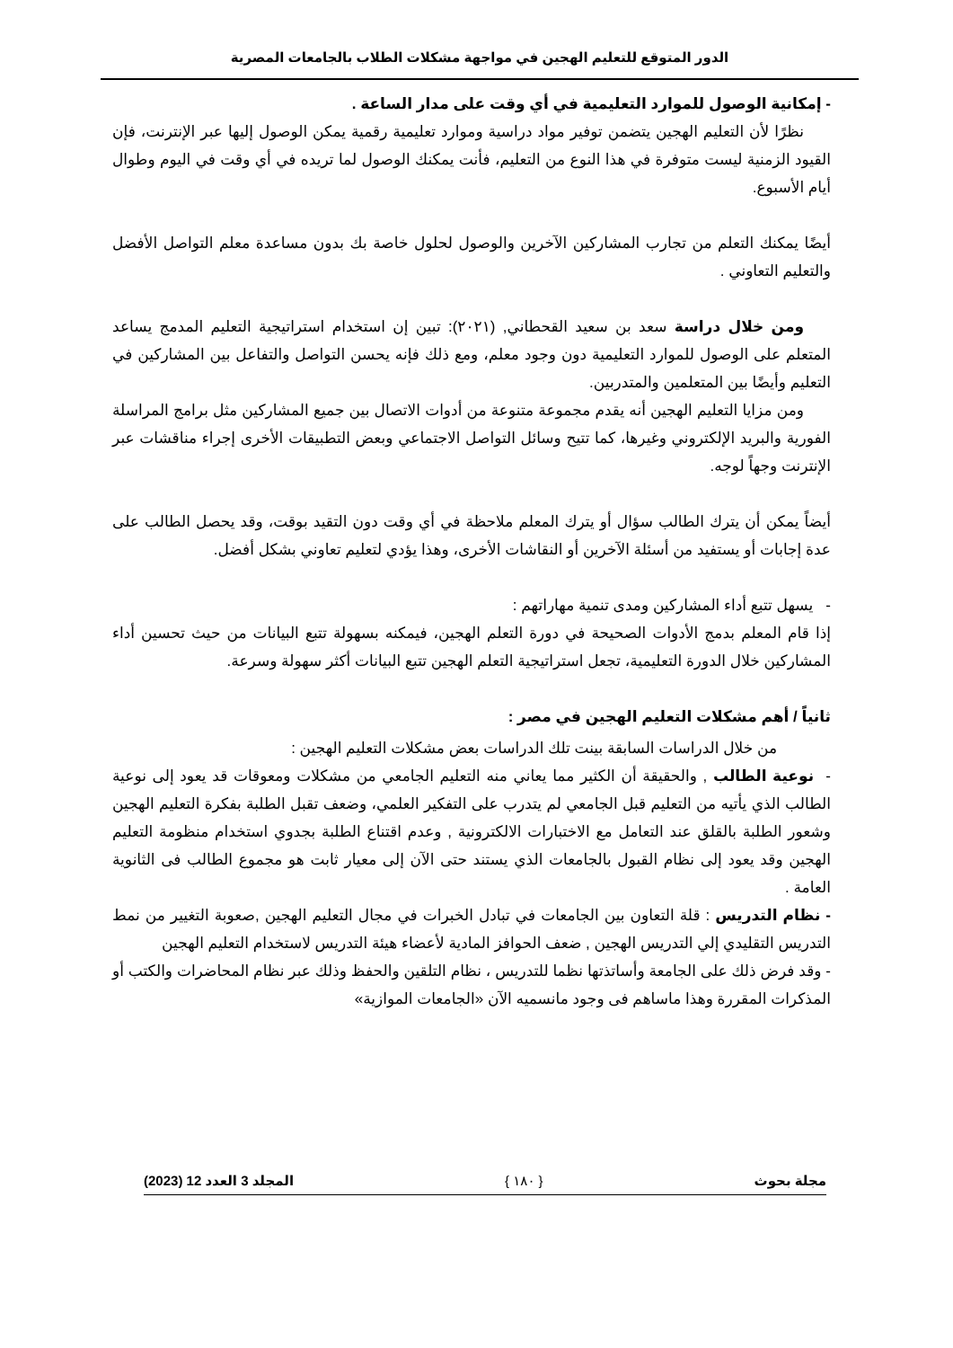الدور المتوقع للتعليم الهجين في مواجهة مشكلات الطلاب بالجامعات المصرية
- إمكانية الوصول للموارد التعليمية في أي وقت على مدار الساعة .
نظرًا لأن التعليم الهجين يتضمن توفير مواد دراسية وموارد تعليمية رقمية يمكن الوصول إليها عبر الإنترنت، فإن القيود الزمنية ليست متوفرة في هذا النوع من التعليم، فأنت يمكنك الوصول لما تريده في أي وقت في اليوم وطوال أيام الأسبوع.
أيضًا يمكنك التعلم من تجارب المشاركين الآخرين والوصول لحلول خاصة بك بدون مساعدة معلم التواصل الأفضل والتعليم التعاوني .
ومن خلال دراسة سعد بن سعيد القحطاني, (٢٠٢١): تبين إن استخدام استراتيجية التعليم المدمج يساعد المتعلم على الوصول للموارد التعليمية دون وجود معلم، ومع ذلك فإنه يحسن التواصل والتفاعل بين المشاركين في التعليم وأيضًا بين المتعلمين والمتدربين.
ومن مزايا التعليم الهجين أنه يقدم مجموعة متنوعة من أدوات الاتصال بين جميع المشاركين مثل برامج المراسلة الفورية والبريد الإلكتروني وغيرها، كما تتيح وسائل التواصل الاجتماعي وبعض التطبيقات الأخرى إجراء مناقشات عبر الإنترنت وجهاً لوجه.
أيضاً يمكن أن يترك الطالب سؤال أو يترك المعلم ملاحظة في أي وقت دون التقيد بوقت، وقد يحصل الطالب على عدة إجابات أو يستفيد من أسئلة الآخرين أو النقاشات الأخرى، وهذا يؤدي لتعليم تعاوني بشكل أفضل.
- يسهل تتبع أداء المشاركين ومدى تنمية مهاراتهم :
إذا قام المعلم بدمج الأدوات الصحيحة في دورة التعلم الهجين، فيمكنه بسهولة تتبع البيانات من حيث تحسين أداء المشاركين خلال الدورة التعليمية، تجعل استراتيجية التعلم الهجين تتبع البيانات أكثر سهولة وسرعة.
ثانياً / أهم مشكلات التعليم الهجين في مصر :
من خلال الدراسات السابقة بينت تلك الدراسات بعض مشكلات التعليم الهجين :
- نوعية الطالب , والحقيقة أن الكثير مما يعاني منه التعليم الجامعي من مشكلات ومعوقات قد يعود إلى نوعية الطالب الذي يأتيه من التعليم قبل الجامعي لم يتدرب على التفكير العلمي، وضعف تقبل الطلبة بفكرة التعليم الهجين وشعور الطلبة بالقلق عند التعامل مع الاختبارات الالكترونية , وعدم اقتناع الطلبة بجدوي استخدام منظومة التعليم الهجين وقد يعود إلى نظام القبول بالجامعات الذي يستند حتى الآن إلى معيار ثابت هو مجموع الطالب فى الثانوية العامة .
- نظام التدريس : قلة التعاون بين الجامعات في تبادل الخبرات في مجال التعليم الهجين ,صعوبة التغيير من نمط التدريس التقليدي إلي التدريس الهجين , ضعف الحوافز المادية لأعضاء هيئة التدريس لاستخدام التعليم الهجين
- وقد فرض ذلك على الجامعة وأساتذتها نظما للتدريس ، نظام التلقين والحفظ وذلك عبر نظام المحاضرات والكتب أو المذكرات المقررة وهذا ماساهم فى وجود مانسميه الآن «الجامعات الموازية»
مجلة بحوث { ١٨٠ } المجلد 3 العدد 12 (2023)